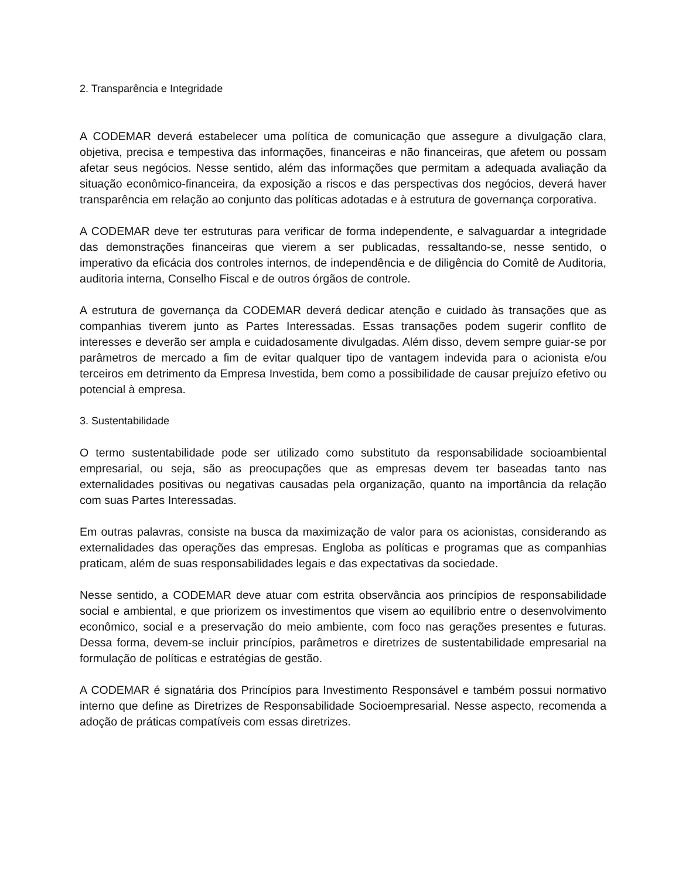2. Transparência e Integridade
A CODEMAR deverá estabelecer uma política de comunicação que assegure a divulgação clara, objetiva, precisa e tempestiva das informações, financeiras e não financeiras, que afetem ou possam afetar seus negócios. Nesse sentido, além das informações que permitam a adequada avaliação da situação econômico-financeira, da exposição a riscos e das perspectivas dos negócios, deverá haver transparência em relação ao conjunto das políticas adotadas e à estrutura de governança corporativa.
A CODEMAR deve ter estruturas para verificar de forma independente, e salvaguardar a integridade das demonstrações financeiras que vierem a ser publicadas, ressaltando-se, nesse sentido, o imperativo da eficácia dos controles internos, de independência e de diligência do Comitê de Auditoria, auditoria interna, Conselho Fiscal e de outros órgãos de controle.
A estrutura de governança da CODEMAR deverá dedicar atenção e cuidado às transações que as companhias tiverem junto as Partes Interessadas. Essas transações podem sugerir conflito de interesses e deverão ser ampla e cuidadosamente divulgadas. Além disso, devem sempre guiar-se por parâmetros de mercado a fim de evitar qualquer tipo de vantagem indevida para o acionista e/ou terceiros em detrimento da Empresa Investida, bem como a possibilidade de causar prejuízo efetivo ou potencial à empresa.
3. Sustentabilidade
O termo sustentabilidade pode ser utilizado como substituto da responsabilidade socioambiental empresarial, ou seja, são as preocupações que as empresas devem ter baseadas tanto nas externalidades positivas ou negativas causadas pela organização, quanto na importância da relação com suas Partes Interessadas.
Em outras palavras, consiste na busca da maximização de valor para os acionistas, considerando as externalidades das operações das empresas. Engloba as políticas e programas que as companhias praticam, além de suas responsabilidades legais e das expectativas da sociedade.
Nesse sentido, a CODEMAR deve atuar com estrita observância aos princípios de responsabilidade social e ambiental, e que priorizem os investimentos que visem ao equilíbrio entre o desenvolvimento econômico, social e a preservação do meio ambiente, com foco nas gerações presentes e futuras. Dessa forma, devem-se incluir princípios, parâmetros e diretrizes de sustentabilidade empresarial na formulação de políticas e estratégias de gestão.
A CODEMAR é signatária dos Princípios para Investimento Responsável e também possui normativo interno que define as Diretrizes de Responsabilidade Socioempresarial. Nesse aspecto, recomenda a adoção de práticas compatíveis com essas diretrizes.